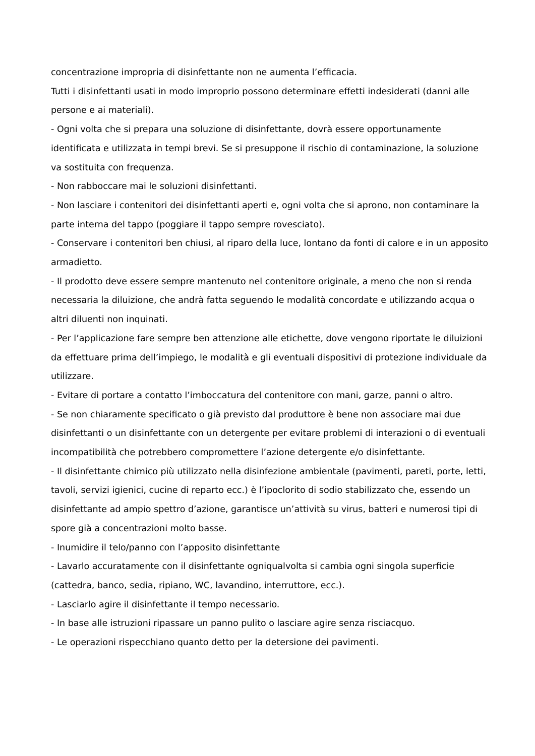concentrazione impropria di disinfettante non ne aumenta l’efficacia.
Tutti i disinfettanti usati in modo improprio possono determinare effetti indesiderati (danni alle persone e ai materiali).
- Ogni volta che si prepara una soluzione di disinfettante, dovrà essere opportunamente identificata e utilizzata in tempi brevi. Se si presuppone il rischio di contaminazione, la soluzione va sostituita con frequenza.
- Non rabboccare mai le soluzioni disinfettanti.
- Non lasciare i contenitori dei disinfettanti aperti e, ogni volta che si aprono, non contaminare la parte interna del tappo (poggiare il tappo sempre rovesciato).
- Conservare i contenitori ben chiusi, al riparo della luce, lontano da fonti di calore e in un apposito armadietto.
- Il prodotto deve essere sempre mantenuto nel contenitore originale, a meno che non si renda necessaria la diluizione, che andrà fatta seguendo le modalità concordate e utilizzando acqua o altri diluenti non inquinati.
- Per l’applicazione fare sempre ben attenzione alle etichette, dove vengono riportate le diluizioni da effettuare prima dell’impiego, le modalità e gli eventuali dispositivi di protezione individuale da utilizzare.
- Evitare di portare a contatto l’imboccatura del contenitore con mani, garze, panni o altro.
- Se non chiaramente specificato o già previsto dal produttore è bene non associare mai due disinfettanti o un disinfettante con un detergente per evitare problemi di interazioni o di eventuali incompatibilità che potrebbero compromettere l’azione detergente e/o disinfettante.
- Il disinfettante chimico più utilizzato nella disinfezione ambientale (pavimenti, pareti, porte, letti, tavoli, servizi igienici, cucine di reparto ecc.) è l’ipoclorito di sodio stabilizzato che, essendo un disinfettante ad ampio spettro d’azione, garantisce un’attività su virus, batteri e numerosi tipi di spore già a concentrazioni molto basse.
- Inumidire il telo/panno con l’apposito disinfettante
- Lavarlo accuratamente con il disinfettante ogniqualvolta si cambia ogni singola superficie (cattedra, banco, sedia, ripiano, WC, lavandino, interruttore, ecc.).
- Lasciarlo agire il disinfettante il tempo necessario.
- In base alle istruzioni ripassare un panno pulito o lasciare agire senza risciacquo.
- Le operazioni rispecchiano quanto detto per la detersione dei pavimenti.